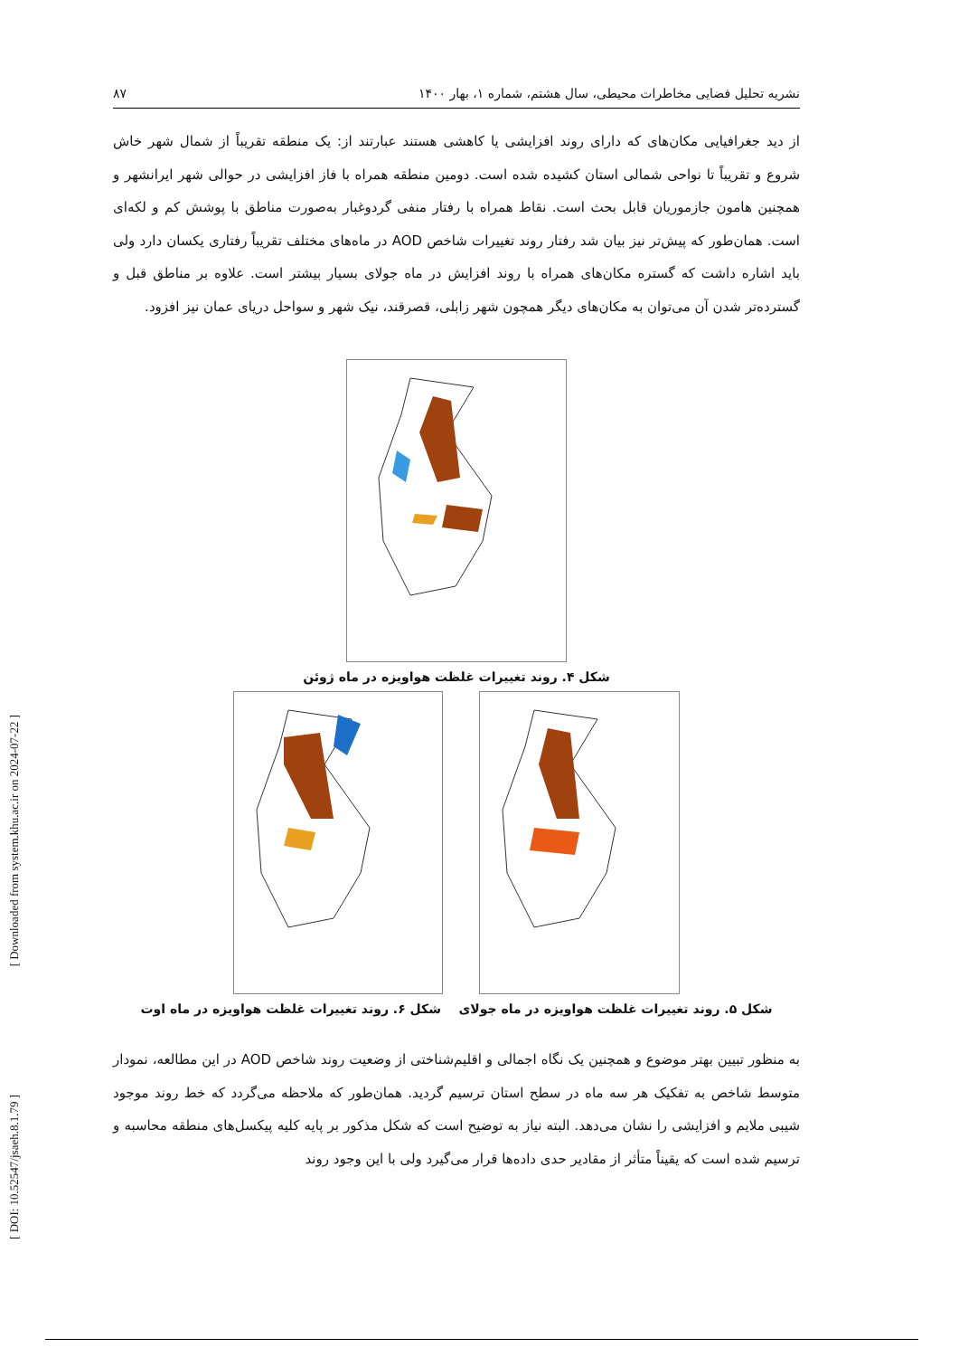[ Downloaded from system.khu.ac.ir on 2024-07-22 ]
[ DOI: 10.52547/jsaeh.8.1.79 ]
نشریه تحلیل فضایی مخاطرات محیطی، سال هشتم، شماره ۱، بهار ۱۴۰۰ ۸۷
از دید جغرافیایی مکان‌های که دارای روند افزایشی یا کاهشی هستند عبارتند از: یک منطقه تقریباً از شمال شهر خاش شروع و تقریباً تا نواحی شمالی استان کشیده شده است. دومین منطقه همراه با فاز افزایشی در حوالی شهر ایرانشهر و همچنین هامون جازموریان قابل بحث است. نقاط همراه با رفتار منفی گردوغبار به‌صورت مناطق با پوشش کم و لکه‌ای است. همان‌طور که پیش‌تر نیز بیان شد رفتار روند تغییرات شاخص AOD در ماه‌های مختلف تقریباً رفتاری یکسان دارد ولی باید اشاره داشت که گستره مکان‌های همراه با روند افزایش در ماه جولای بسیار بیشتر است. علاوه بر مناطق قبل و گسترده‌تر شدن آن می‌توان به مکان‌های دیگر همچون شهر زابلی، قصرقند، نیک شهر و سواحل دریای عمان نیز افزود.
شکل ۴. روند تغییرات غلظت هواویزه در ماه ژوئن
شکل ۵. روند تغییرات غلظت هواویزه در ماه جولای شکل ۶. روند تغییرات غلظت هواویزه در ماه اوت
به منظور تبیین بهتر موضوع و همچنین یک نگاه اجمالی و اقلیم‌شناختی از وضعیت روند شاخص AOD در این مطالعه، نمودار متوسط شاخص به تفکیک هر سه ماه در سطح استان ترسیم گردید. همان‌طور که ملاحظه می‌گردد که خط روند موجود شیبی ملایم و افزایشی را نشان می‌دهد. البته نیاز به توضیح است که شکل مذکور بر پایه کلیه پیکسل‌های منطقه محاسبه و ترسیم شده است که یقیناً متأثر از مقادیر حدی داده‌ها قرار می‌گیرد ولی با این وجود روند